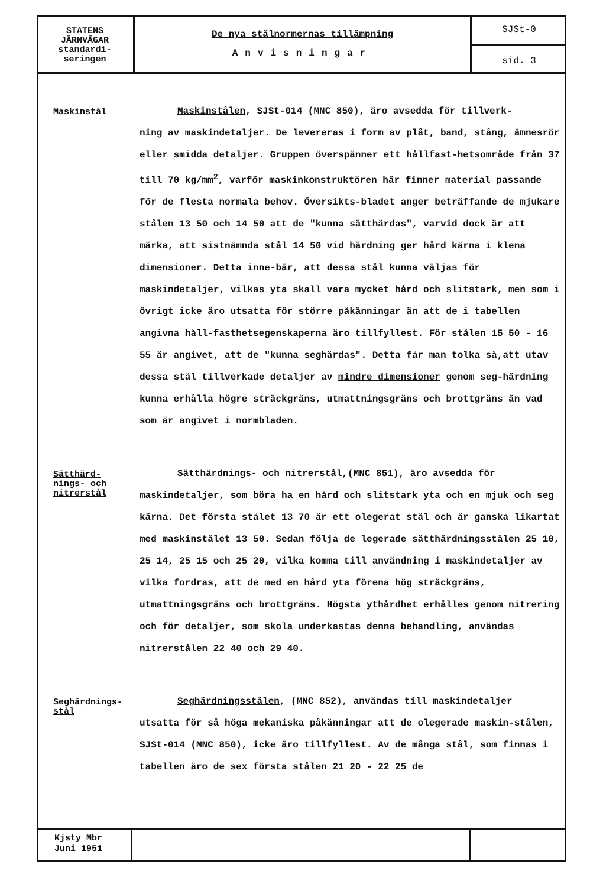STATENS
JÄRNVÄGAR
standardi-
seringen
De nya stålnormernas tillämpning
Anvisningar
SJSt-0
sid. 3
Maskinstål
Maskinstålen, SJSt-014 (MNC 850), äro avsedda för tillverk-
ning av maskindetaljer. De levereras i form av plåt, band, stång, ämnesrör eller smidda detaljer. Gruppen överspänner ett hållfast-hetsområde från 37 till 70 kg/mm<sup>2</sup>, varför maskinkonstruktören här finner material passande för de flesta normala behov. Översikts-bladet anger beträffande de mjukare stålen 13 50 och 14 50 att de "kunna sätthärdas", varvid dock är att märka, att sistnämnda stål 14 50 vid härdning ger hård kärna i klena dimensioner. Detta inne-bär, att dessa stål kunna väljas för maskindetaljer, vilkas yta skall vara mycket hård och slitstark, men som i övrigt icke äro utsatta för större påkänningar än att de i tabellen angivna håll-fasthetsegenskaperna äro tillfyllest. För stålen 15 50 - 16 55 är angivet, att de "kunna seghärdas". Detta får man tolka så,att utav dessa stål tillverkade detaljer av mindre dimensioner genom seg-härdning kunna erhålla högre sträckgräns, utmattningsgräns och brottgräns än vad som är angivet i normbladen.
Sätthärd-
nings- och
nitrerstål
Sätthärdnings- och nitrerstål,(MNC 851), äro avsedda för
maskindetaljer, som böra ha en hård och slitstark yta och en mjuk och seg kärna. Det första stålet 13 70 är ett olegerat stål och är ganska likartat med maskinstålet 13 50. Sedan följa de legerade sätthärdningsstålen 25 10, 25 14, 25 15 och 25 20, vilka komma till användning i maskindetaljer av vilka fordras, att de med en hård yta förena hög sträckgräns, utmattningsgräns och brottgräns. Högsta ythårdhet erhålles genom nitrering och för detaljer, som skola underkastas denna behandling, användas nitrerstålen 22 40 och 29 40.
Seghärdnings-
stål
Seghärdningsstålen, (MNC 852), användas till maskindetaljer
utsatta för så höga mekaniska påkänningar att de olegerade maskin-stålen, SJSt-014 (MNC 850), icke äro tillfyllest. Av de många stål, som finnas i tabellen äro de sex första stålen 21 20 - 22 25 de
Kjsty Mbr
Juni 1951